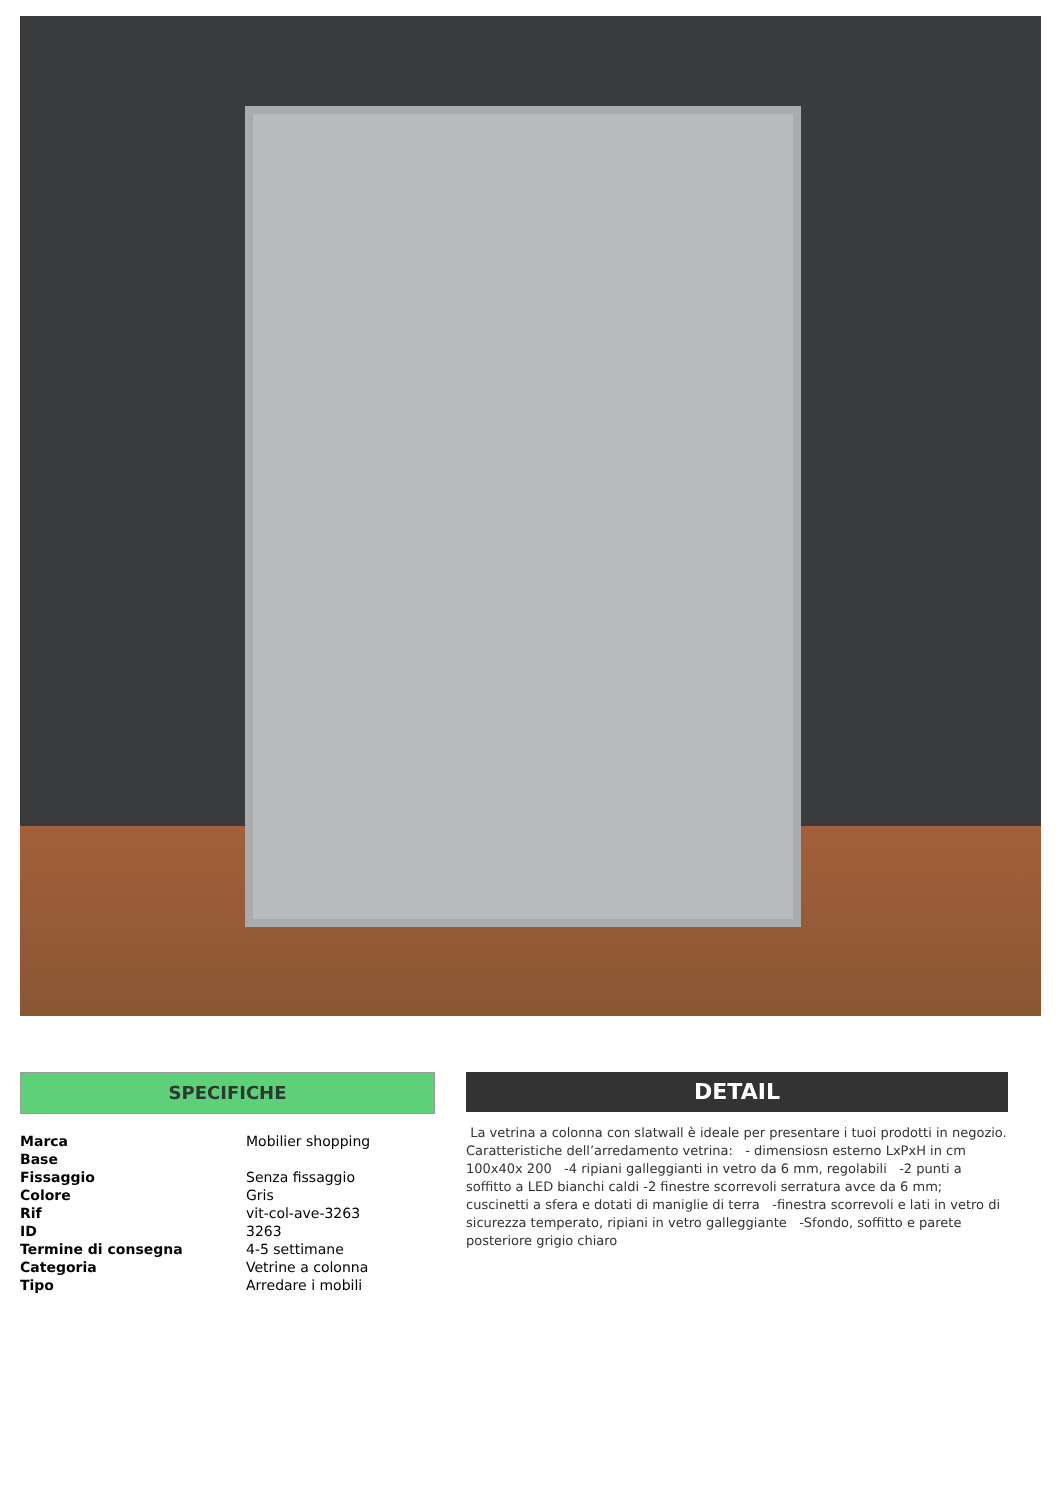SPECIFICHE
| Marca | Mobilier shopping |
| Base | |
| Fissaggio | Senza fissaggio |
| Colore | Gris |
| Rif | vit-col-ave-3263 |
| ID | 3263 |
| Termine di consegna | 4-5 settimane |
| Categoria | Vetrine a colonna |
| Tipo | Arredare i mobili |
DETAIL
La vetrina a colonna con slatwall è ideale per presentare i tuoi prodotti in negozio.
Caratteristiche dell’arredamento vetrina: - dimensiosn esterno LxPxH in cm 100x40x 200 -4 ripiani galleggianti in vetro da 6 mm, regolabili -2 punti a soffitto a LED bianchi caldi -2 finestre scorrevoli serratura avce da 6 mm; cuscinetti a sfera e dotati di maniglie di terra -finestra scorrevoli e lati in vetro di sicurezza temperato, ripiani in vetro galleggiante -Sfondo, soffitto e parete posteriore grigio chiaro